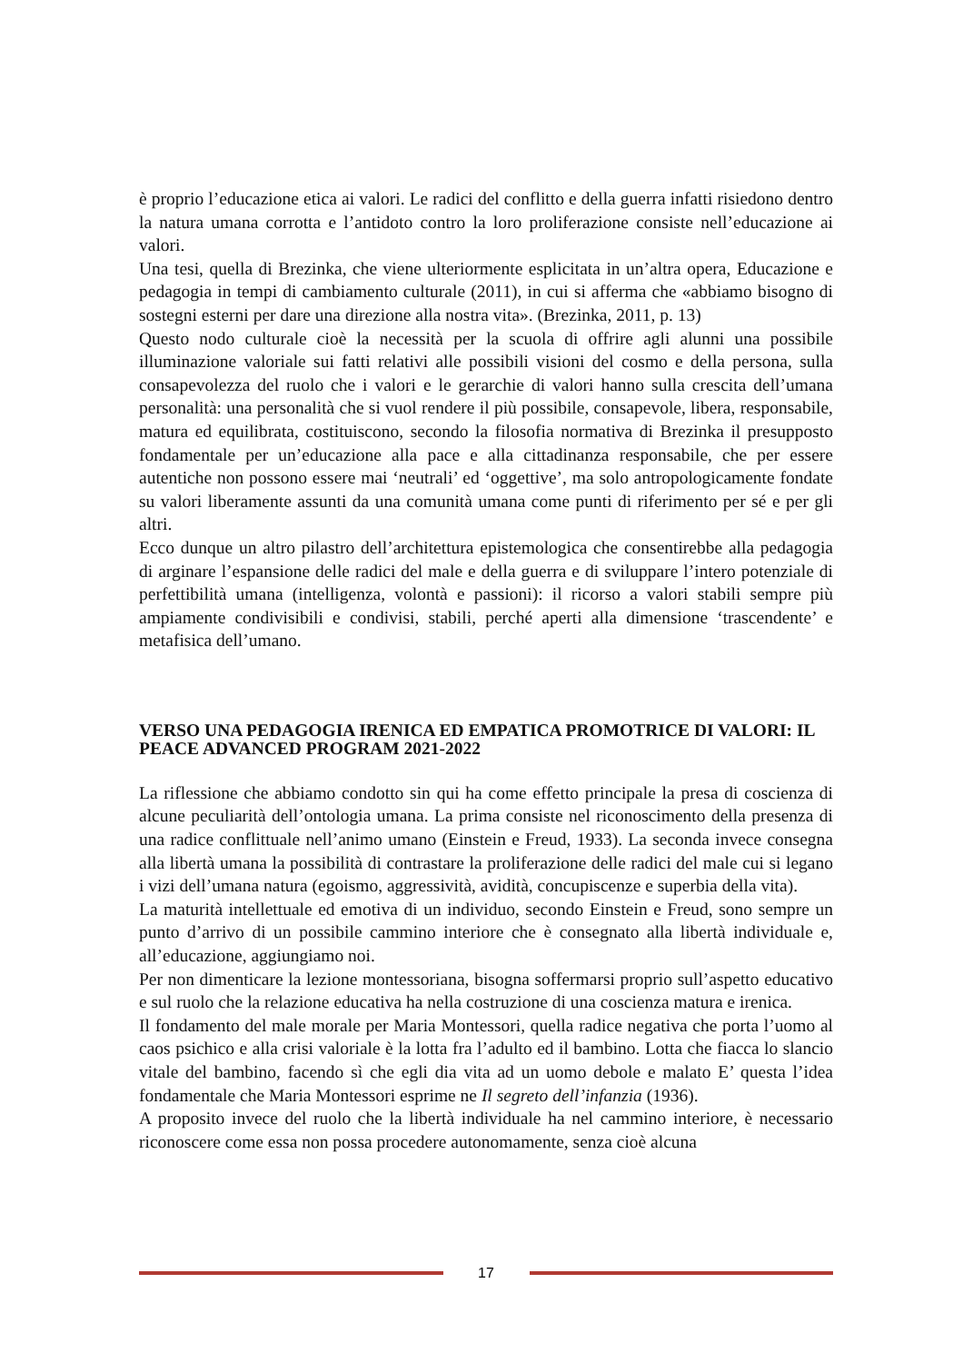è proprio l’educazione etica ai valori. Le radici del conflitto e della guerra infatti risiedono dentro la natura umana corrotta e l’antidoto contro la loro proliferazione consiste nell’educazione ai valori.
Una tesi, quella di Brezinka, che viene ulteriormente esplicitata in un’altra opera, Educazione e pedagogia in tempi di cambiamento culturale (2011), in cui si afferma che «abbiamo bisogno di sostegni esterni per dare una direzione alla nostra vita». (Brezinka, 2011, p. 13)
Questo nodo culturale cioè la necessità per la scuola di offrire agli alunni una possibile illuminazione valoriale sui fatti relativi alle possibili visioni del cosmo e della persona, sulla consapevolezza del ruolo che i valori e le gerarchie di valori hanno sulla crescita dell’umana personalità: una personalità che si vuol rendere il più possibile, consapevole, libera, responsabile, matura ed equilibrata, costituiscono, secondo la filosofia normativa di Brezinka il presupposto fondamentale per un’educazione alla pace e alla cittadinanza responsabile, che per essere autentiche non possono essere mai ‘neutrali’ ed ‘oggettive’, ma solo antropologicamente fondate su valori liberamente assunti da una comunità umana come punti di riferimento per sé e per gli altri.
Ecco dunque un altro pilastro dell’architettura epistemologica che consentirebbe alla pedagogia di arginare l’espansione delle radici del male e della guerra e di sviluppare l’intero potenziale di perfettibilità umana (intelligenza, volontà e passioni): il ricorso a valori stabili sempre più ampiamente condivisibili e condivisi, stabili, perché aperti alla dimensione ‘trascendente’ e metafisica dell’umano.
VERSO UNA PEDAGOGIA IRENICA ED EMPATICA PROMOTRICE DI VALORI: IL PEACE ADVANCED PROGRAM 2021-2022
La riflessione che abbiamo condotto sin qui ha come effetto principale la presa di coscienza di alcune peculiarità dell’ontologia umana. La prima consiste nel riconoscimento della presenza di una radice conflittuale nell’animo umano (Einstein e Freud, 1933). La seconda invece consegna alla libertà umana la possibilità di contrastare la proliferazione delle radici del male cui si legano i vizi dell’umana natura (egoismo, aggressività, avidità, concupiscenze e superbia della vita).
La maturità intellettuale ed emotiva di un individuo, secondo Einstein e Freud, sono sempre un punto d’arrivo di un possibile cammino interiore che è consegnato alla libertà individuale e, all’educazione, aggiungiamo noi.
Per non dimenticare la lezione montessoriana, bisogna soffermarsi proprio sull’aspetto educativo e sul ruolo che la relazione educativa ha nella costruzione di una coscienza matura e irenica.
Il fondamento del male morale per Maria Montessori, quella radice negativa che porta l’uomo al caos psichico e alla crisi valoriale è la lotta fra l’adulto ed il bambino. Lotta che fiacca lo slancio vitale del bambino, facendo sì che egli dia vita ad un uomo debole e malato E’ questa l’idea fondamentale che Maria Montessori esprime ne Il segreto dell’infanzia (1936).
A proposito invece del ruolo che la libertà individuale ha nel cammino interiore, è necessario riconoscere come essa non possa procedere autonomamente, senza cioè alcuna
17